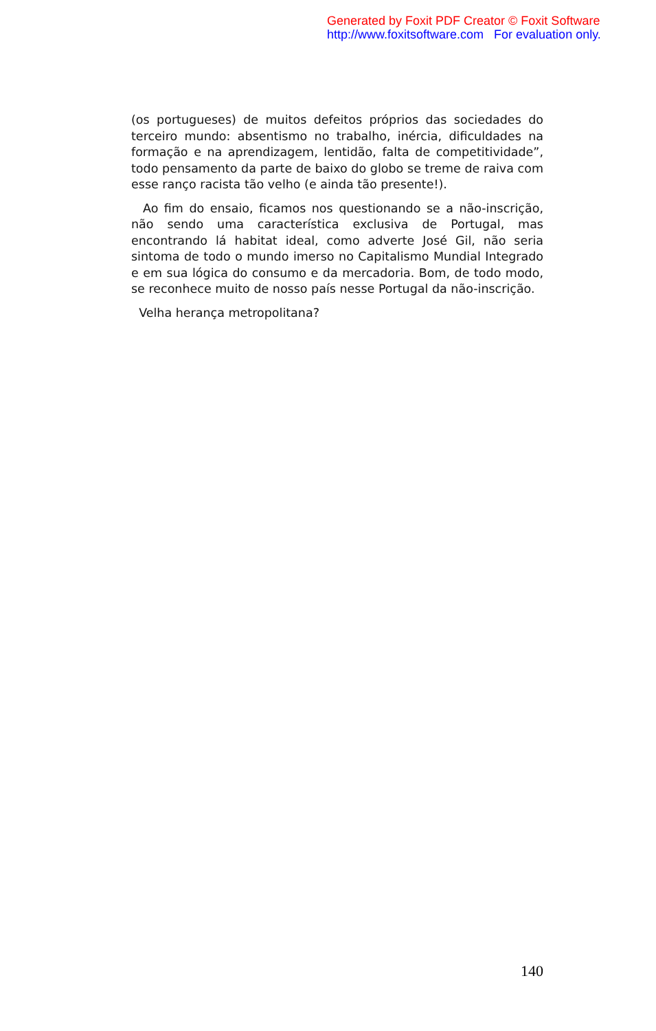Generated by Foxit PDF Creator © Foxit Software
http://www.foxitsoftware.com For evaluation only.
(os portugueses) de muitos defeitos próprios das sociedades do terceiro mundo: absentismo no trabalho, inércia, dificuldades na formação e na aprendizagem, lentidão, falta de competitividade”, todo pensamento da parte de baixo do globo se treme de raiva com esse ranço racista tão velho (e ainda tão presente!).
Ao fim do ensaio, ficamos nos questionando se a não-inscrição, não sendo uma característica exclusiva de Portugal, mas encontrando lá habitat ideal, como adverte José Gil, não seria sintoma de todo o mundo imerso no Capitalismo Mundial Integrado e em sua lógica do consumo e da mercadoria. Bom, de todo modo, se reconhece muito de nosso país nesse Portugal da não-inscrição.
Velha herança metropolitana?
140